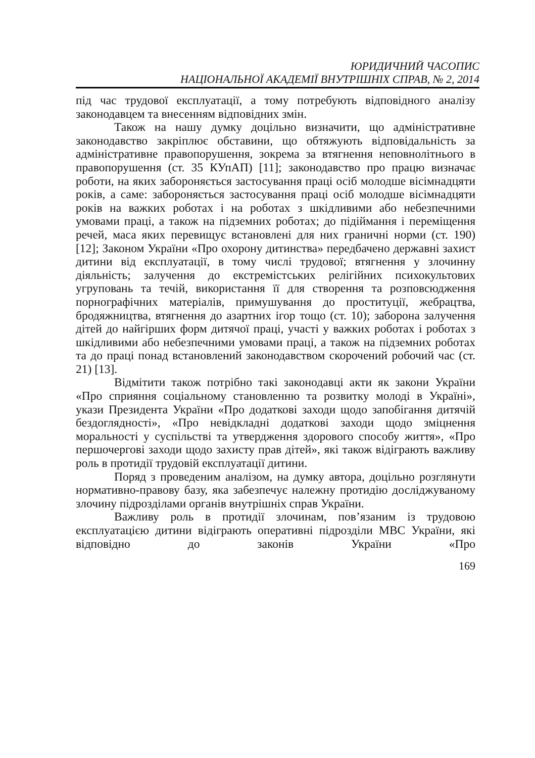ЮРИДИЧНИЙ ЧАСОПИС
НАЦІОНАЛЬНОЇ АКАДЕМІЇ ВНУТРІШНІХ СПРАВ, № 2, 2014
під час трудової експлуатації, а тому потребують відповідного аналізу законодавцем та внесенням відповідних змін.
Також на нашу думку доцільно визначити, що адміністративне законодавство закріплює обставини, що обтяжують відповідальність за адміністративне правопорушення, зокрема за втягнення неповнолітнього в правопорушення (ст. 35 КУпАП) [11]; законодавство про працю визначає роботи, на яких забороняється застосування праці осіб молодше вісімнадцяти років, а саме: забороняється застосування праці осіб молодше вісімнадцяти років на важких роботах і на роботах з шкідливими або небезпечними умовами праці, а також на підземних роботах; до підіймання і переміщення речей, маса яких перевищує встановлені для них граничні норми (ст. 190) [12]; Законом України «Про охорону дитинства» передбачено державні захист дитини від експлуатації, в тому числі трудової; втягнення у злочинну діяльність; залучення до екстремістських релігійних психокультових угруповань та течій, використання її для створення та розповсюдження порнографічних матеріалів, примушування до проституції, жебрацтва, бродяжництва, втягнення до азартних ігор тощо (ст. 10); заборона залучення дітей до найгірших форм дитячої праці, участі у важких роботах і роботах з шкідливими або небезпечними умовами праці, а також на підземних роботах та до праці понад встановлений законодавством скорочений робочий час (ст. 21) [13].
Відмітити також потрібно такі законодавці акти як закони України «Про сприяння соціальному становленню та розвитку молоді в Україні», укази Президента України «Про додаткові заходи щодо запобігання дитячій бездоглядності», «Про невідкладні додаткові заходи щодо зміцнення моральності у суспільстві та утвердження здорового способу життя», «Про першочергові заходи щодо захисту прав дітей», які також відіграють важливу роль в протидії трудовій експлуатації дитини.
Поряд з проведеним аналізом, на думку автора, доцільно розглянути нормативно-правову базу, яка забезпечує належну протидію досліджуваному злочину підрозділами органів внутрішніх справ України.
Важливу роль в протидії злочинам, пов’язаним із трудовою експлуатацією дитини відіграють оперативні підрозділи МВС України, які відповідно до законів України «Про
169